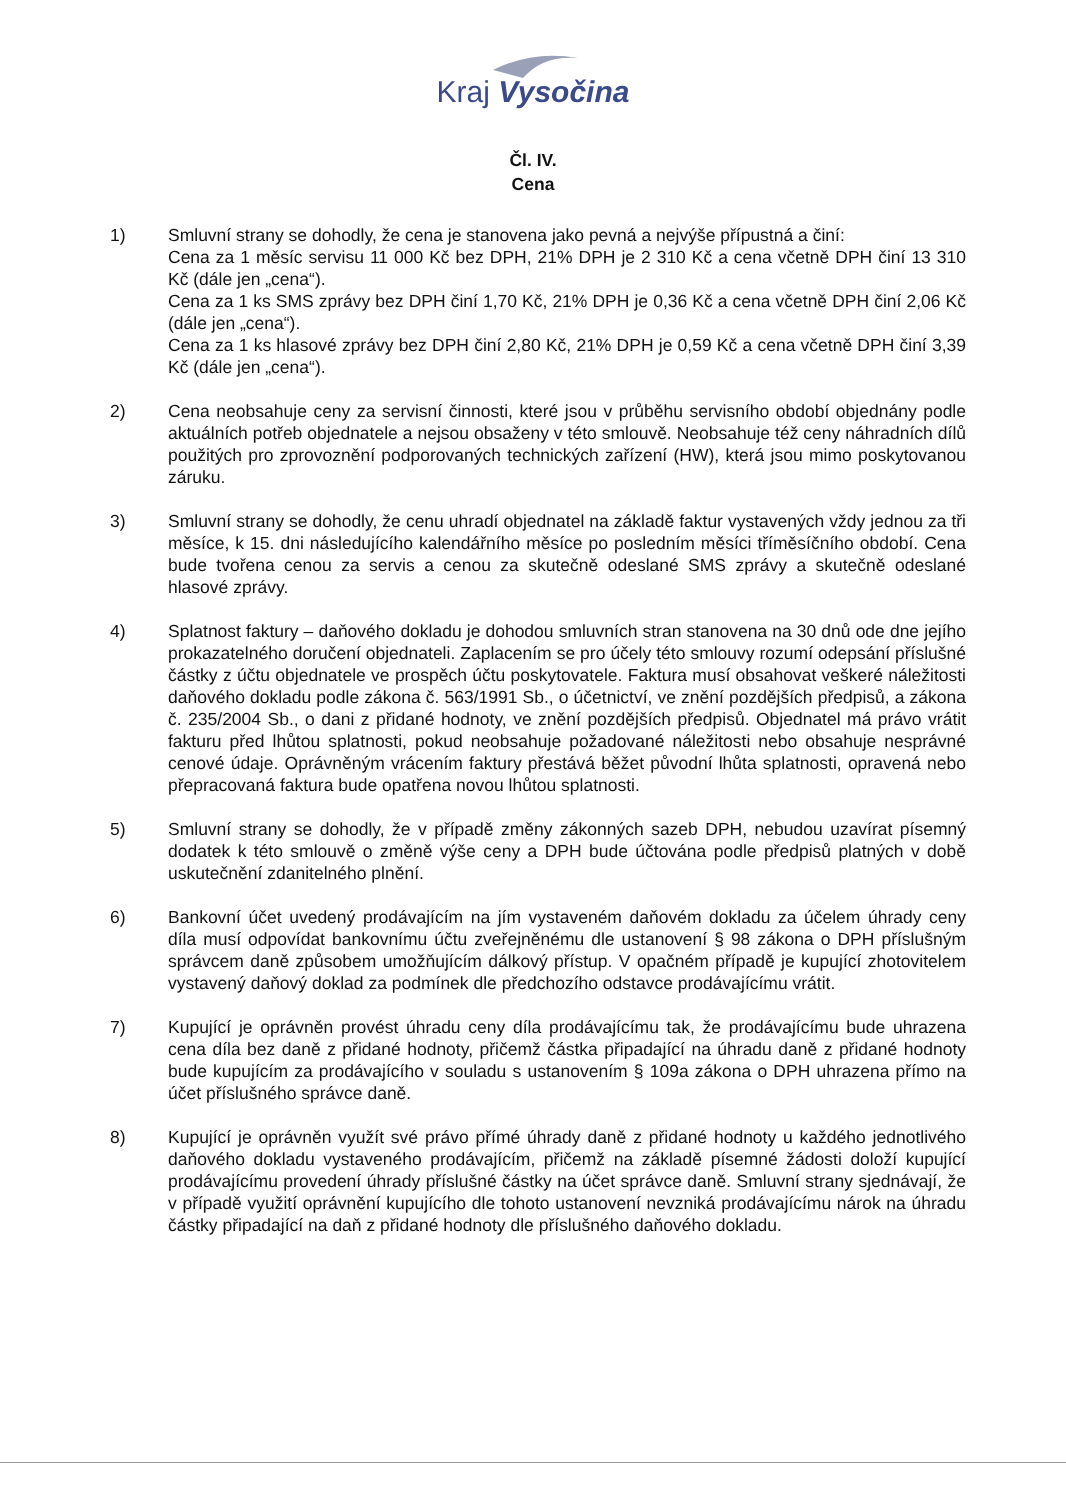Kraj Vysočina
Čl. IV.
Cena
1) Smluvní strany se dohodly, že cena je stanovena jako pevná a nejvýše přípustná a činí:
Cena za 1 měsíc servisu 11 000 Kč bez DPH, 21% DPH je 2 310 Kč a cena včetně DPH činí 13 310 Kč (dále jen „cena“).
Cena za 1 ks SMS zprávy bez DPH činí 1,70 Kč, 21% DPH je 0,36 Kč a cena včetně DPH činí 2,06 Kč (dále jen „cena“).
Cena za 1 ks hlasové zprávy bez DPH činí 2,80 Kč, 21% DPH je 0,59 Kč a cena včetně DPH činí 3,39 Kč (dále jen „cena“).
2) Cena neobsahuje ceny za servisní činnosti, které jsou v průběhu servisního období objednány podle aktuálních potřeb objednatele a nejsou obsaženy v této smlouvě. Neobsahuje též ceny náhradních dílů použitých pro zprovoznění podporovaných technických zařízení (HW), která jsou mimo poskytovanou záruku.
3) Smluvní strany se dohodly, že cenu uhradí objednatel na základě faktur vystavených vždy jednou za tři měsíce, k 15. dni následujícího kalendářního měsíce po posledním měsíci tříměsíčního období. Cena bude tvořena cenou za servis a cenou za skutečně odeslané SMS zprávy a skutečně odeslané hlasové zprávy.
4) Splatnost faktury – daňového dokladu je dohodou smluvních stran stanovena na 30 dnů ode dne jejího prokazatelného doručení objednateli. Zaplacením se pro účely této smlouvy rozumí odepsání příslušné částky z účtu objednatele ve prospěch účtu poskytovatele. Faktura musí obsahovat veškeré náležitosti daňového dokladu podle zákona č. 563/1991 Sb., o účetnictví, ve znění pozdějších předpisů, a zákona č. 235/2004 Sb., o dani z přidané hodnoty, ve znění pozdějších předpisů. Objednatel má právo vrátit fakturu před lhůtou splatnosti, pokud neobsahuje požadované náležitosti nebo obsahuje nesprávné cenové údaje. Oprávněným vrácením faktury přestává běžet původní lhůta splatnosti, opravená nebo přepracovaná faktura bude opatřena novou lhůtou splatnosti.
5) Smluvní strany se dohodly, že v případě změny zákonných sazeb DPH, nebudou uzavírat písemný dodatek k této smlouvě o změně výše ceny a DPH bude účtována podle předpisů platných v době uskutečnění zdanitelného plnění.
6) Bankovní účet uvedený prodávajícím na jím vystaveném daňovém dokladu za účelem úhrady ceny díla musí odpovídat bankovnímu účtu zveřejněnému dle ustanovení § 98 zákona o DPH příslušným správcem daně způsobem umožňujícím dálkový přístup. V opačném případě je kupující zhotovitelem vystavený daňový doklad za podmínek dle předchozího odstavce prodávajícímu vrátit.
7) Kupující je oprávněn provést úhradu ceny díla prodávajícímu tak, že prodávajícímu bude uhrazena cena díla bez daně z přidané hodnoty, přičemž částka připadající na úhradu daně z přidané hodnoty bude kupujícím za prodávajícího v souladu s ustanovením § 109a zákona o DPH uhrazena přímo na účet příslušného správce daně.
8) Kupující je oprávněn využít své právo přímé úhrady daně z přidané hodnoty u každého jednotlivého daňového dokladu vystaveného prodávajícím, přičemž na základě písemné žádosti doloží kupující prodávajícímu provedení úhrady příslušné částky na účet správce daně. Smluvní strany sjednávají, že v případě využití oprávnění kupujícího dle tohoto ustanovení nevzniká prodávajícímu nárok na úhradu částky připadající na daň z přidané hodnoty dle příslušného daňového dokladu.